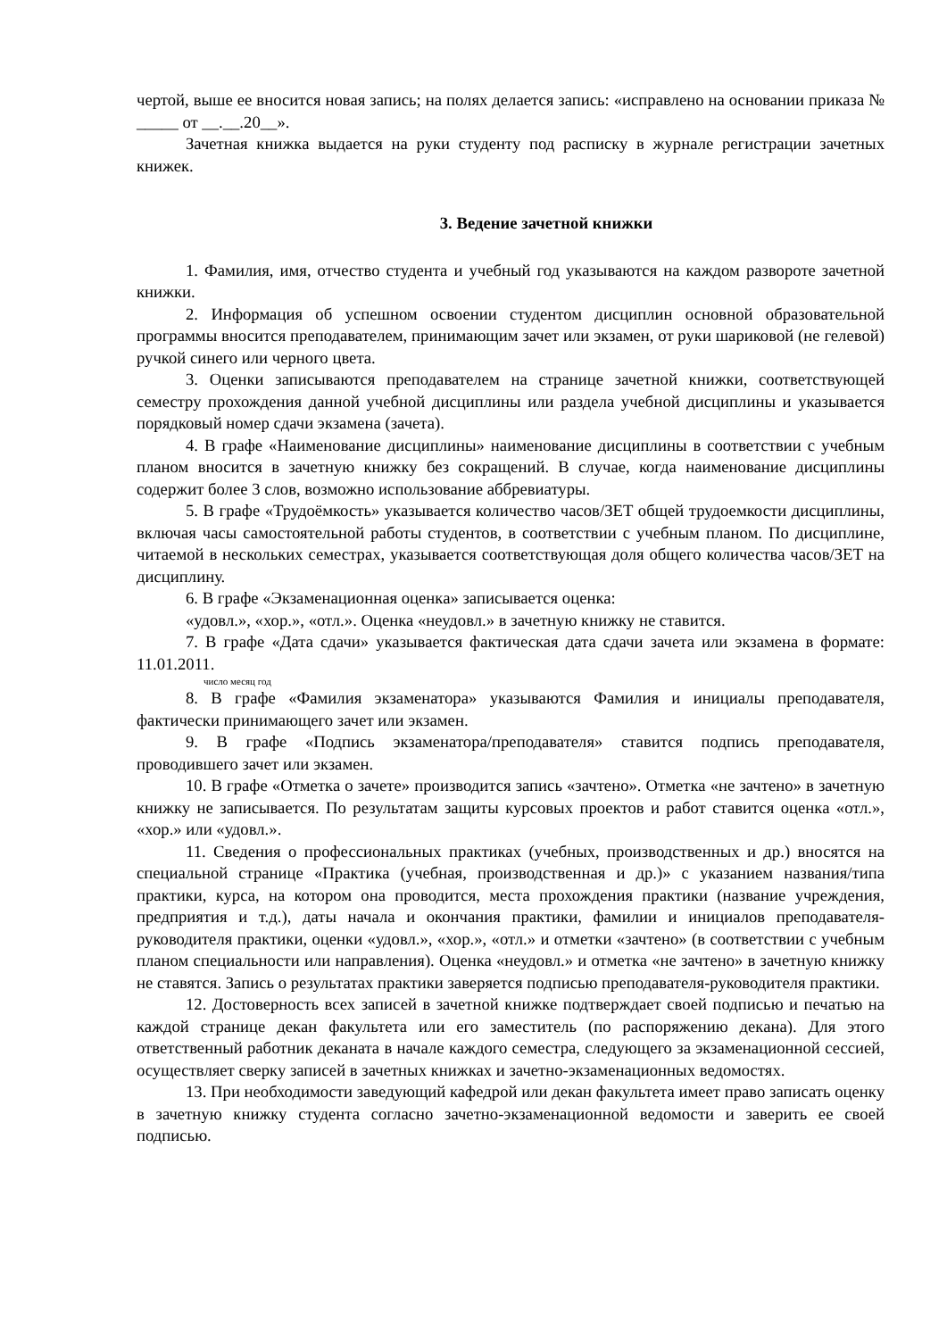чертой, выше ее вносится новая запись; на полях делается запись: «исправлено на основании приказа № _____ от __.__.20__».
Зачетная книжка выдается на руки студенту под расписку в журнале регистрации зачетных книжек.
3. Ведение зачетной книжки
1. Фамилия, имя, отчество студента и учебный год указываются на каждом развороте зачетной книжки.
2. Информация об успешном освоении студентом дисциплин основной образовательной программы вносится преподавателем, принимающим зачет или экзамен, от руки шариковой (не гелевой) ручкой синего или черного цвета.
3. Оценки записываются преподавателем на странице зачетной книжки, соответствующей семестру прохождения данной учебной дисциплины или раздела учебной дисциплины и указывается порядковый номер сдачи экзамена (зачета).
4. В графе «Наименование дисциплины» наименование дисциплины в соответствии с учебным планом вносится в зачетную книжку без сокращений. В случае, когда наименование дисциплины содержит более 3 слов, возможно использование аббревиатуры.
5. В графе «Трудоёмкость» указывается количество часов/ЗЕТ общей трудоемкости дисциплины, включая часы самостоятельной работы студентов, в соответствии с учебным планом. По дисциплине, читаемой в нескольких семестрах, указывается соответствующая доля общего количества часов/ЗЕТ на дисциплину.
6. В графе «Экзаменационная оценка» записывается оценка:
«удовл.», «хор.», «отл.». Оценка «неудовл.» в зачетную книжку не ставится.
7. В графе «Дата сдачи» указывается фактическая дата сдачи зачета или экзамена в формате: 11.01.2011.
число месяц год
8. В графе «Фамилия экзаменатора» указываются Фамилия и инициалы преподавателя, фактически принимающего зачет или экзамен.
9. В графе «Подпись экзаменатора/преподавателя» ставится подпись преподавателя, проводившего зачет или экзамен.
10. В графе «Отметка о зачете» производится запись «зачтено». Отметка «не зачтено» в зачетную книжку не записывается. По результатам защиты курсовых проектов и работ ставится оценка «отл.», «хор.» или «удовл.».
11. Сведения о профессиональных практиках (учебных, производственных и др.) вносятся на специальной странице «Практика (учебная, производственная и др.)» с указанием названия/типа практики, курса, на котором она проводится, места прохождения практики (название учреждения, предприятия и т.д.), даты начала и окончания практики, фамилии и инициалов преподавателя-руководителя практики, оценки «удовл.», «хор.», «отл.» и отметки «зачтено» (в соответствии с учебным планом специальности или направления). Оценка «неудовл.» и отметка «не зачтено» в зачетную книжку не ставятся. Запись о результатах практики заверяется подписью преподавателя-руководителя практики.
12. Достоверность всех записей в зачетной книжке подтверждает своей подписью и печатью на каждой странице декан факультета или его заместитель (по распоряжению декана). Для этого ответственный работник деканата в начале каждого семестра, следующего за экзаменационной сессией, осуществляет сверку записей в зачетных книжках и зачетно-экзаменационных ведомостях.
13. При необходимости заведующий кафедрой или декан факультета имеет право записать оценку в зачетную книжку студента согласно зачетно-экзаменационной ведомости и заверить ее своей подписью.